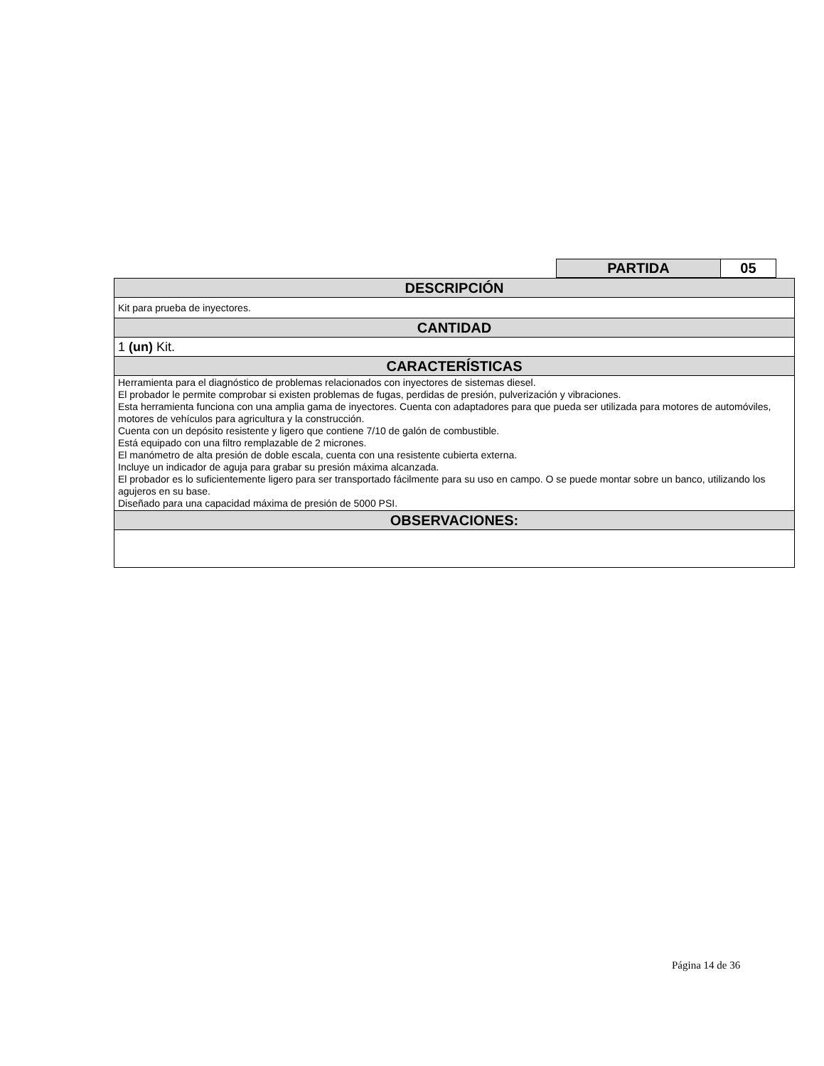| PARTIDA | 05 |
| DESCRIPCIÓN |
| --- |
| Kit para prueba de inyectores. |
| CANTIDAD |
| 1 (un) Kit. |
| CARACTERÍSTICAS |
| Herramienta para el diagnóstico de problemas relacionados con inyectores de sistemas diesel. El probador le permite comprobar si existen problemas de fugas, perdidas de presión, pulverización y vibraciones. Esta herramienta funciona con una amplia gama de inyectores. Cuenta con adaptadores para que pueda ser utilizada para motores de automóviles, motores de vehículos para agricultura y la construcción. Cuenta con un depósito resistente y ligero que contiene 7/10 de galón de combustible. Está equipado con una filtro remplazable de 2 micrones. El manómetro de alta presión de doble escala, cuenta con una resistente cubierta externa. Incluye un indicador de aguja para grabar su presión máxima alcanzada. El probador es lo suficientemente ligero para ser transportado fácilmente para su uso en campo. O se puede montar sobre un banco, utilizando los agujeros en su base. Diseñado para una capacidad máxima de presión de 5000 PSI. |
| OBSERVACIONES: |
Página 14 de 36